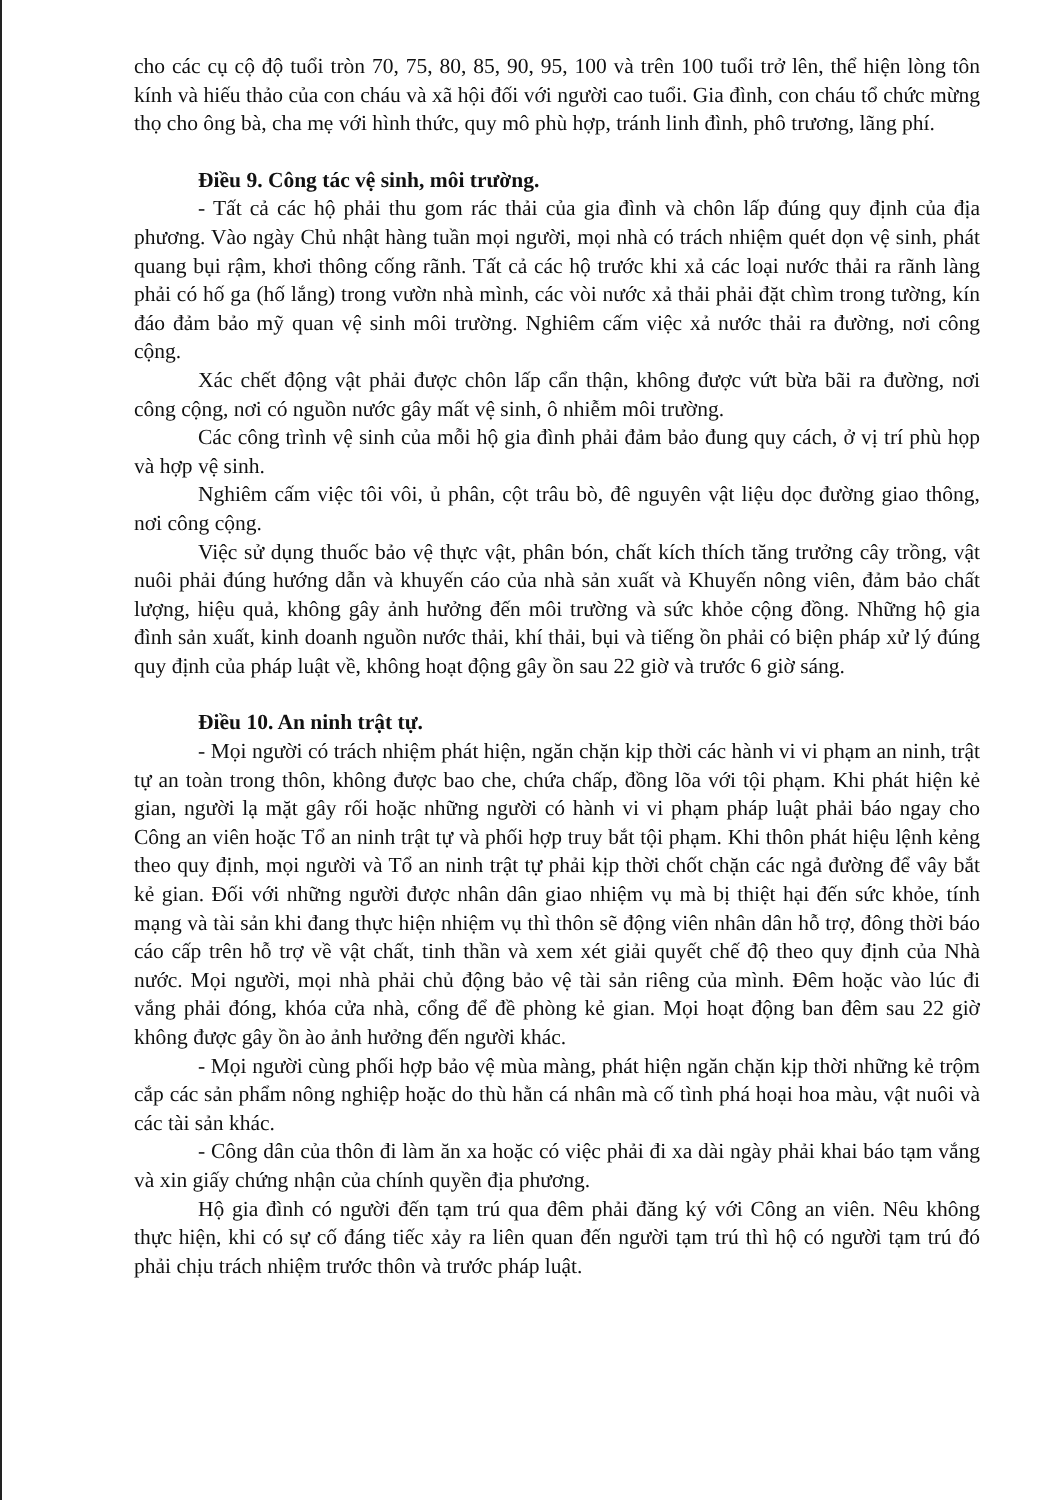cho các cụ cộ độ tuổi tròn 70, 75, 80, 85, 90, 95, 100 và trên 100 tuổi trở lên, thể hiện lòng tôn kính và hiếu thảo của con cháu và xã hội đối với người cao tuổi. Gia đình, con cháu tổ chức mừng thọ cho ông bà, cha mẹ với hình thức, quy mô phù hợp, tránh linh đình, phô trương, lãng phí.
Điều 9. Công tác vệ sinh, môi trường.
- Tất cả các hộ phải thu gom rác thải của gia đình và chôn lấp đúng quy định của địa phương. Vào ngày Chủ nhật hàng tuần mọi người, mọi nhà có trách nhiệm quét dọn vệ sinh, phát quang bụi rậm, khơi thông cống rãnh. Tất cả các hộ trước khi xả các loại nước thải ra rãnh làng phải có hố ga (hố lắng) trong vườn nhà mình, các vòi nước xả thải phải đặt chìm trong tường, kín đáo đảm bảo mỹ quan vệ sinh môi trường. Nghiêm cấm việc xả nước thải ra đường, nơi công cộng.
Xác chết động vật phải được chôn lấp cẩn thận, không được vứt bừa bãi ra đường, nơi công cộng, nơi có nguồn nước gây mất vệ sinh, ô nhiễm môi trường.
Các công trình vệ sinh của mỗi hộ gia đình phải đảm bảo đung quy cách, ở vị trí phù họp và hợp vệ sinh.
Nghiêm cấm việc tôi vôi, ủ phân, cột trâu bò, đê nguyên vật liệu dọc đường giao thông, nơi công cộng.
Việc sử dụng thuốc bảo vệ thực vật, phân bón, chất kích thích tăng trưởng cây trồng, vật nuôi phải đúng hướng dẫn và khuyến cáo của nhà sản xuất và Khuyến nông viên, đảm bảo chất lượng, hiệu quả, không gây ảnh hưởng đến môi trường và sức khỏe cộng đồng. Những hộ gia đình sản xuất, kinh doanh nguồn nước thải, khí thải, bụi và tiếng ồn phải có biện pháp xử lý đúng quy định của pháp luật về, không hoạt động gây ồn sau 22 giờ và trước 6 giờ sáng.
Điều 10. An ninh trật tự.
- Mọi người có trách nhiệm phát hiện, ngăn chặn kịp thời các hành vi vi phạm an ninh, trật tự an toàn trong thôn, không được bao che, chứa chấp, đồng lõa với tội phạm. Khi phát hiện kẻ gian, người lạ mặt gây rối hoặc những người có hành vi vi phạm pháp luật phải báo ngay cho Công an viên hoặc Tổ an ninh trật tự và phối hợp truy bắt tội phạm. Khi thôn phát hiệu lệnh kẻng theo quy định, mọi người và Tổ an ninh trật tự phải kịp thời chốt chặn các ngả đường để vây bắt kẻ gian. Đối với những người được nhân dân giao nhiệm vụ mà bị thiệt hại đến sức khỏe, tính mạng và tài sản khi đang thực hiện nhiệm vụ thì thôn sẽ động viên nhân dân hỗ trợ, đông thời báo cáo cấp trên hỗ trợ về vật chất, tinh thần và xem xét giải quyết chế độ theo quy định của Nhà nước. Mọi người, mọi nhà phải chủ động bảo vệ tài sản riêng của mình. Đêm hoặc vào lúc đi vắng phải đóng, khóa cửa nhà, cổng để đề phòng kẻ gian. Mọi hoạt động ban đêm sau 22 giờ không được gây ồn ào ảnh hưởng đến người khác.
- Mọi người cùng phối hợp bảo vệ mùa màng, phát hiện ngăn chặn kịp thời những kẻ trộm cắp các sản phẩm nông nghiệp hoặc do thù hằn cá nhân mà cố tình phá hoại hoa màu, vật nuôi và các tài sản khác.
- Công dân của thôn đi làm ăn xa hoặc có việc phải đi xa dài ngày phải khai báo tạm vắng và xin giấy chứng nhận của chính quyền địa phương.
Hộ gia đình có người đến tạm trú qua đêm phải đăng ký với Công an viên. Nêu không thực hiện, khi có sự cố đáng tiếc xảy ra liên quan đến người tạm trú thì hộ có người tạm trú đó phải chịu trách nhiệm trước thôn và trước pháp luật.